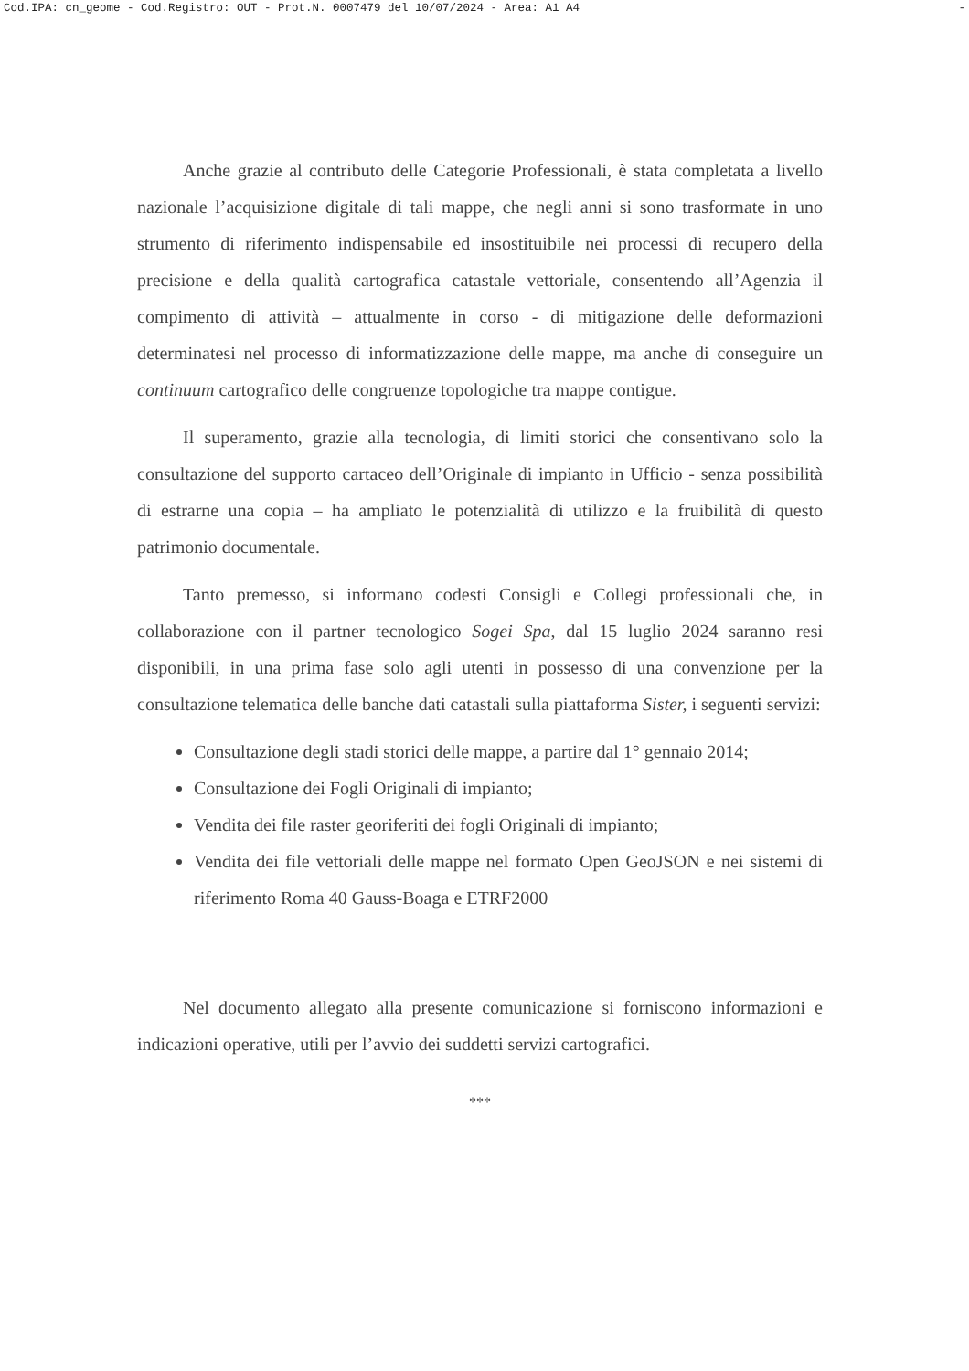Cod.IPA: cn_geome - Cod.Registro: OUT - Prot.N. 0007479 del 10/07/2024 - Area: A1 A4 -
Anche grazie al contributo delle Categorie Professionali, è stata completata a livello nazionale l’acquisizione digitale di tali mappe, che negli anni si sono trasformate in uno strumento di riferimento indispensabile ed insostituibile nei processi di recupero della precisione e della qualità cartografica catastale vettoriale, consentendo all’Agenzia il compimento di attività – attualmente in corso - di mitigazione delle deformazioni determinatesi nel processo di informatizzazione delle mappe, ma anche di conseguire un continuum cartografico delle congruenze topologiche tra mappe contigue.
Il superamento, grazie alla tecnologia, di limiti storici che consentivano solo la consultazione del supporto cartaceo dell’Originale di impianto in Ufficio - senza possibilità di estrarne una copia – ha ampliato le potenzialità di utilizzo e la fruibilità di questo patrimonio documentale.
Tanto premesso, si informano codesti Consigli e Collegi professionali che, in collaborazione con il partner tecnologico Sogei Spa, dal 15 luglio 2024 saranno resi disponibili, in una prima fase solo agli utenti in possesso di una convenzione per la consultazione telematica delle banche dati catastali sulla piattaforma Sister, i seguenti servizi:
Consultazione degli stadi storici delle mappe, a partire dal 1° gennaio 2014;
Consultazione dei Fogli Originali di impianto;
Vendita dei file raster georiferiti dei fogli Originali di impianto;
Vendita dei file vettoriali delle mappe nel formato Open GeoJSON e nei sistemi di riferimento Roma 40 Gauss-Boaga e ETRF2000
Nel documento allegato alla presente comunicazione si forniscono informazioni e indicazioni operative, utili per l’avvio dei suddetti servizi cartografici.
***